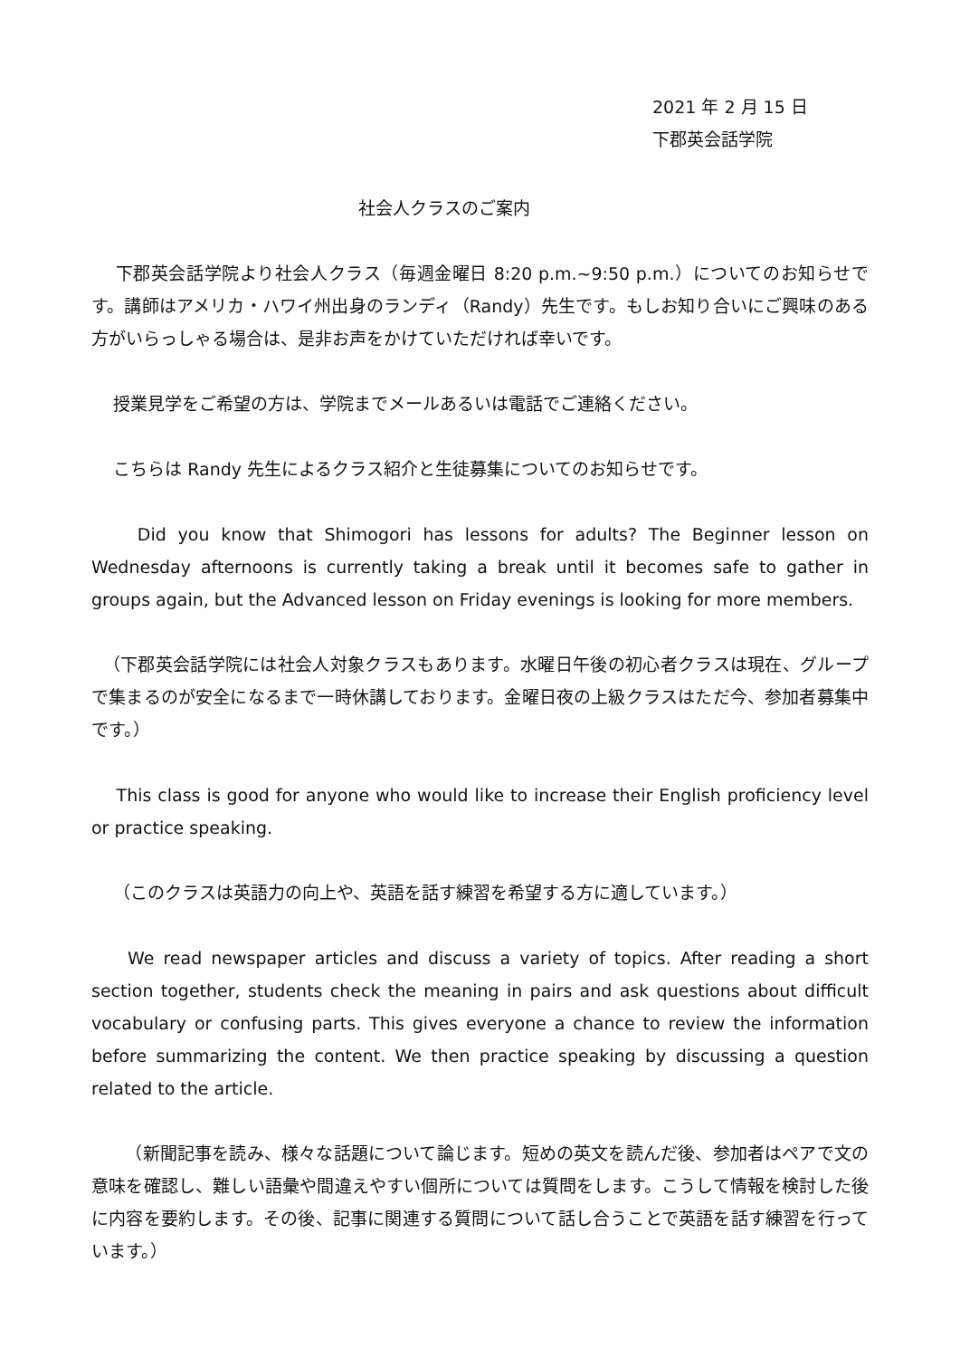2021 年 2 月 15 日
下郡英会話学院
社会人クラスのご案内
下郡英会話学院より社会人クラス（毎週金曜日 8:20 p.m.~9:50 p.m.）についてのお知らせです。講師はアメリカ・ハワイ州出身のランディ（Randy）先生です。もしお知り合いにご興味のある方がいらっしゃる場合は、是非お声をかけていただければ幸いです。
授業見学をご希望の方は、学院までメールあるいは電話でご連絡ください。
こちらは Randy 先生によるクラス紹介と生徒募集についてのお知らせです。
Did you know that Shimogori has lessons for adults? The Beginner lesson on Wednesday afternoons is currently taking a break until it becomes safe to gather in groups again, but the Advanced lesson on Friday evenings is looking for more members.
（下郡英会話学院には社会人対象クラスもあります。水曜日午後の初心者クラスは現在、グループで集まるのが安全になるまで一時休講しております。金曜日夜の上級クラスはただ今、参加者募集中です。）
This class is good for anyone who would like to increase their English proficiency level or practice speaking.
（このクラスは英語力の向上や、英語を話す練習を希望する方に適しています。）
We read newspaper articles and discuss a variety of topics. After reading a short section together, students check the meaning in pairs and ask questions about difficult vocabulary or confusing parts. This gives everyone a chance to review the information before summarizing the content. We then practice speaking by discussing a question related to the article.
（新聞記事を読み、様々な話題について論じます。短めの英文を読んだ後、参加者はペアで文の意味を確認し、難しい語彙や間違えやすい個所については質問をします。こうして情報を検討した後に内容を要約します。その後、記事に関連する質問について話し合うことで英語を話す練習を行っています。）